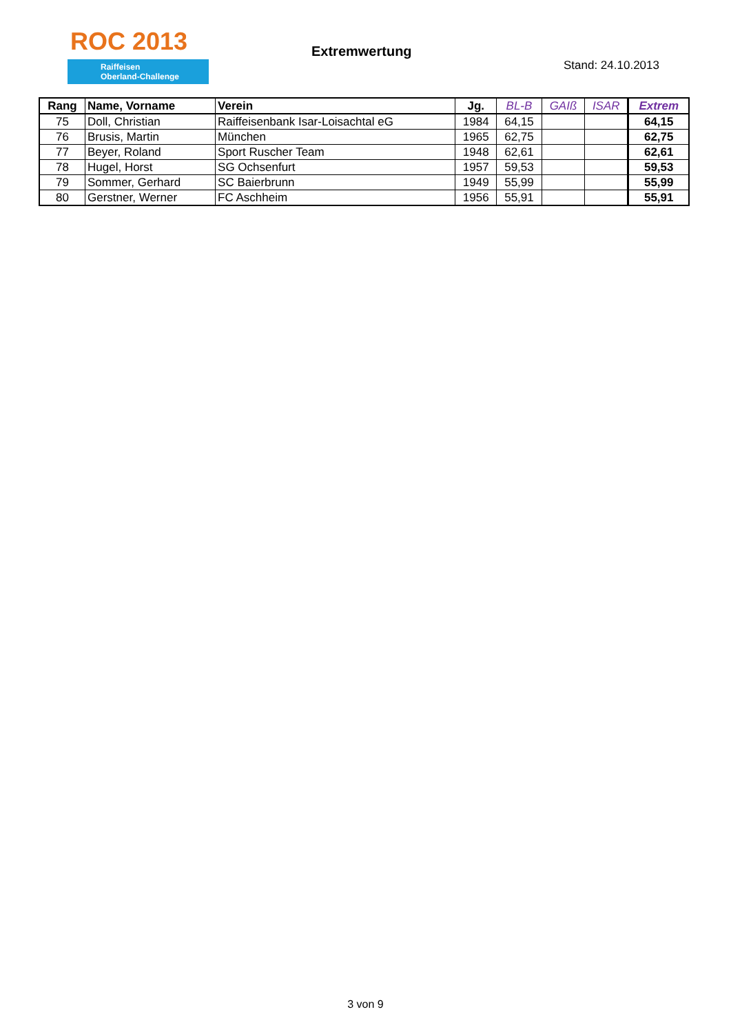ROC 2013
Raiffeisen
Oberland-Challenge
Extremwertung
Stand: 24.10.2013
| Rang | Name, Vorname | Verein | Jg. | BL-B | GAIß | ISAR | Extrem |
| --- | --- | --- | --- | --- | --- | --- | --- |
| 75 | Doll, Christian | Raiffeisenbank Isar-Loisachtal eG | 1984 | 64,15 | | | 64,15 |
| 76 | Brusis, Martin | München | 1965 | 62,75 | | | 62,75 |
| 77 | Beyer, Roland | Sport Ruscher Team | 1948 | 62,61 | | | 62,61 |
| 78 | Hugel, Horst | SG Ochsenfurt | 1957 | 59,53 | | | 59,53 |
| 79 | Sommer, Gerhard | SC Baierbrunn | 1949 | 55,99 | | | 55,99 |
| 80 | Gerstner, Werner | FC Aschheim | 1956 | 55,91 | | | 55,91 |
3 von 9